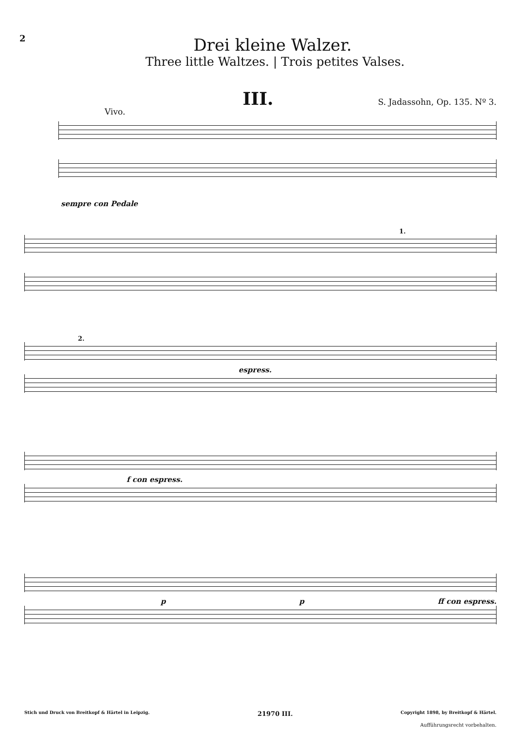2
Drei kleine Walzer.
Three little Waltzes. | Trois petites Valses.
III.
S. Jadassohn, Op. 135. Nº 3.
Vivo.
sempre con Pedale
1.
2.
espress.
f con espress.
p p ff con espress.
Stich und Druck von Breitkopf & Härtel in Leipzig. 21970 III. Copyright 1898, by Breitkopf & Härtel.
Aufführungsrecht vorbehalten.